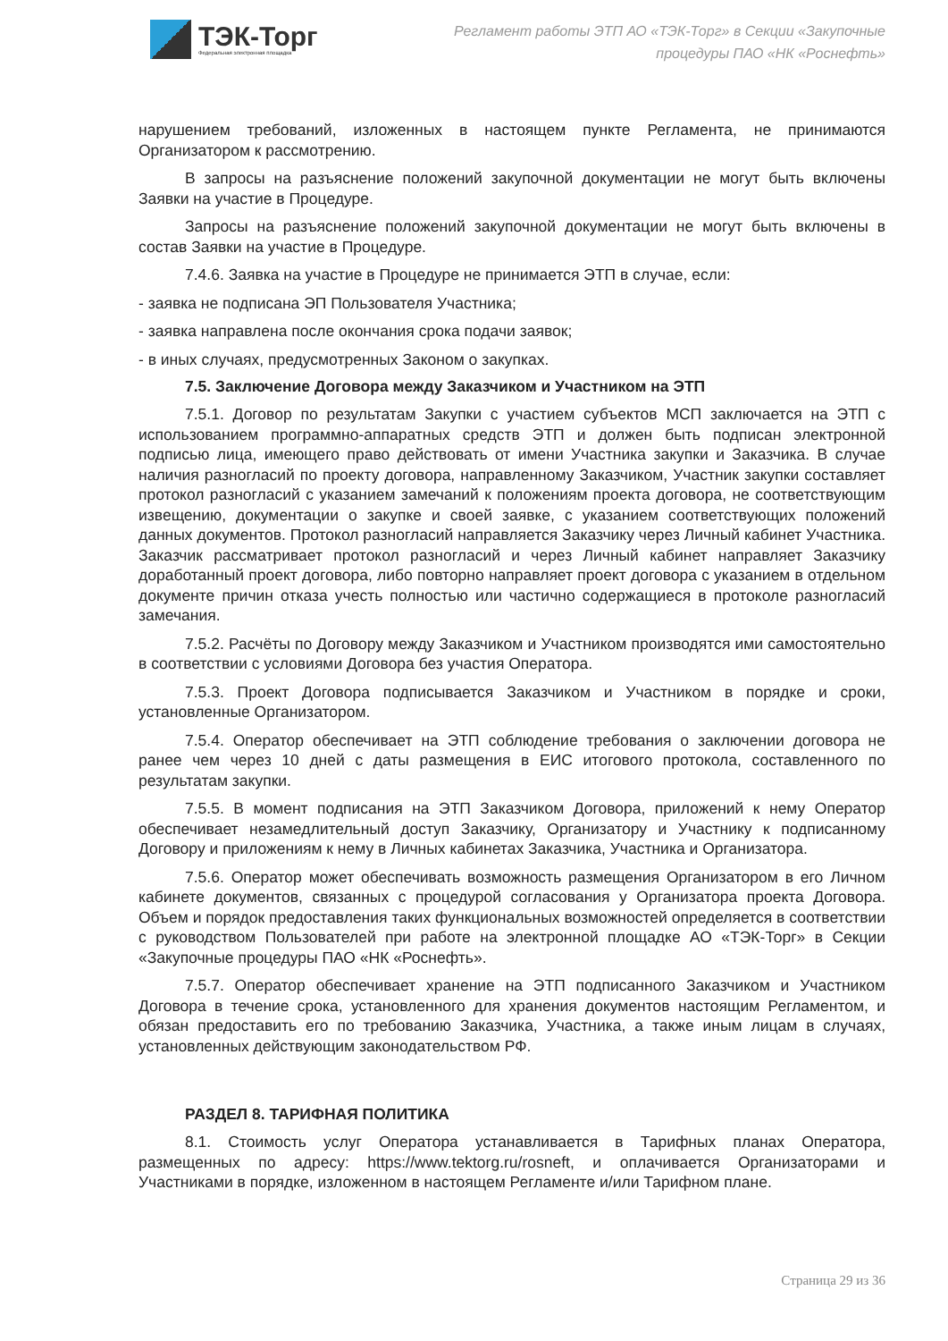ТЭК-Торг
Федеральная электронная площадка
Регламент работы ЭТП АО «ТЭК-Торг» в Секции «Закупочные процедуры ПАО «НК «Роснефть»
нарушением требований, изложенных в настоящем пункте Регламента, не принимаются Организатором к рассмотрению.
В запросы на разъяснение положений закупочной документации не могут быть включены Заявки на участие в Процедуре.
Запросы на разъяснение положений закупочной документации не могут быть включены в состав Заявки на участие в Процедуре.
7.4.6. Заявка на участие в Процедуре не принимается ЭТП в случае, если:
- заявка не подписана ЭП Пользователя Участника;
- заявка направлена после окончания срока подачи заявок;
- в иных случаях, предусмотренных Законом о закупках.
7.5. Заключение Договора между Заказчиком и Участником на ЭТП
7.5.1. Договор по результатам Закупки с участием субъектов МСП заключается на ЭТП с использованием программно-аппаратных средств ЭТП и должен быть подписан электронной подписью лица, имеющего право действовать от имени Участника закупки и Заказчика. В случае наличия разногласий по проекту договора, направленному Заказчиком, Участник закупки составляет протокол разногласий с указанием замечаний к положениям проекта договора, не соответствующим извещению, документации о закупке и своей заявке, с указанием соответствующих положений данных документов. Протокол разногласий направляется Заказчику через Личный кабинет Участника. Заказчик рассматривает протокол разногласий и через Личный кабинет направляет Заказчику доработанный проект договора, либо повторно направляет проект договора с указанием в отдельном документе причин отказа учесть полностью или частично содержащиеся в протоколе разногласий замечания.
7.5.2. Расчёты по Договору между Заказчиком и Участником производятся ими самостоятельно в соответствии с условиями Договора без участия Оператора.
7.5.3. Проект Договора подписывается Заказчиком и Участником в порядке и сроки, установленные Организатором.
7.5.4. Оператор обеспечивает на ЭТП соблюдение требования о заключении договора не ранее чем через 10 дней с даты размещения в ЕИС итогового протокола, составленного по результатам закупки.
7.5.5. В момент подписания на ЭТП Заказчиком Договора, приложений к нему Оператор обеспечивает незамедлительный доступ Заказчику, Организатору и Участнику к подписанному Договору и приложениям к нему в Личных кабинетах Заказчика, Участника и Организатора.
7.5.6. Оператор может обеспечивать возможность размещения Организатором в его Личном кабинете документов, связанных с процедурой согласования у Организатора проекта Договора. Объем и порядок предоставления таких функциональных возможностей определяется в соответствии с руководством Пользователей при работе на электронной площадке АО «ТЭК-Торг» в Секции «Закупочные процедуры ПАО «НК «Роснефть».
7.5.7. Оператор обеспечивает хранение на ЭТП подписанного Заказчиком и Участником Договора в течение срока, установленного для хранения документов настоящим Регламентом, и обязан предоставить его по требованию Заказчика, Участника, а также иным лицам в случаях, установленных действующим законодательством РФ.
РАЗДЕЛ 8. ТАРИФНАЯ ПОЛИТИКА
8.1. Стоимость услуг Оператора устанавливается в Тарифных планах Оператора, размещенных по адресу: https://www.tektorg.ru/rosneft, и оплачивается Организаторами и Участниками в порядке, изложенном в настоящем Регламенте и/или Тарифном плане.
Страница 29 из 36